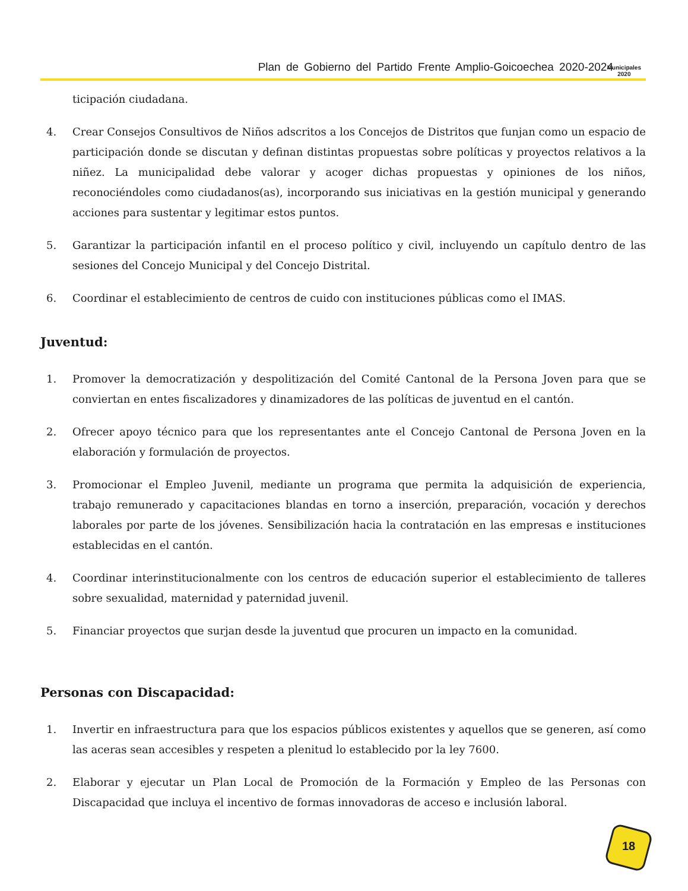Plan de Gobierno del Partido Frente Amplio-Goicoechea 2020-2024
Municipales
2020
ticipación ciudadana.
4. Crear Consejos Consultivos de Niños adscritos a los Concejos de Distritos que funjan como un espacio de participación donde se discutan y definan distintas propuestas sobre políticas y proyectos relativos a la niñez. La municipalidad debe valorar y acoger dichas propuestas y opiniones de los niños, reconociéndoles como ciudadanos(as), incorporando sus iniciativas en la gestión municipal y generando acciones para sustentar y legitimar estos puntos.
5. Garantizar la participación infantil en el proceso político y civil, incluyendo un capítulo dentro de las sesiones del Concejo Municipal y del Concejo Distrital.
6. Coordinar el establecimiento de centros de cuido con instituciones públicas como el IMAS.
Juventud:
1. Promover la democratización y despolitización del Comité Cantonal de la Persona Joven para que se conviertan en entes fiscalizadores y dinamizadores de las políticas de juventud en el cantón.
2. Ofrecer apoyo técnico para que los representantes ante el Concejo Cantonal de Persona Joven en la elaboración y formulación de proyectos.
3. Promocionar el Empleo Juvenil, mediante un programa que permita la adquisición de experiencia, trabajo remunerado y capacitaciones blandas en torno a inserción, preparación, vocación y derechos laborales por parte de los jóvenes. Sensibilización hacia la contratación en las empresas e instituciones establecidas en el cantón.
4. Coordinar interinstitucionalmente con los centros de educación superior el establecimiento de talleres sobre sexualidad, maternidad y paternidad juvenil.
5. Financiar proyectos que surjan desde la juventud que procuren un impacto en la comunidad.
Personas con Discapacidad:
1. Invertir en infraestructura para que los espacios públicos existentes y aquellos que se generen, así como las aceras sean accesibles y respeten a plenitud lo establecido por la ley 7600.
2. Elaborar y ejecutar un Plan Local de Promoción de la Formación y Empleo de las Personas con Discapacidad que incluya el incentivo de formas innovadoras de acceso e inclusión laboral.
18